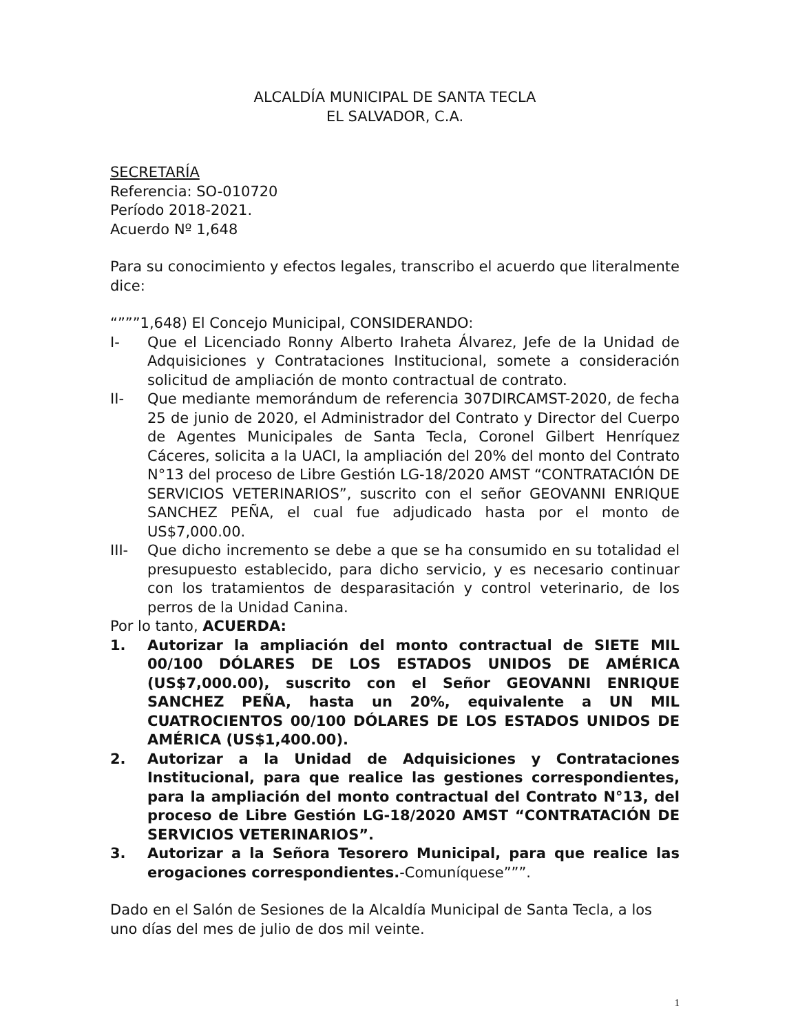ALCALDÍA MUNICIPAL DE SANTA TECLA
EL SALVADOR, C.A.
SECRETARÍA
Referencia: SO-010720
Período 2018-2021.
Acuerdo Nº 1,648
Para su conocimiento y efectos legales, transcribo el acuerdo que literalmente dice:
“”””1,648) El Concejo Municipal, CONSIDERANDO:
I- Que el Licenciado Ronny Alberto Iraheta Álvarez, Jefe de la Unidad de Adquisiciones y Contrataciones Institucional, somete a consideración solicitud de ampliación de monto contractual de contrato.
II- Que mediante memorándum de referencia 307DIRCAMST-2020, de fecha 25 de junio de 2020, el Administrador del Contrato y Director del Cuerpo de Agentes Municipales de Santa Tecla, Coronel Gilbert Henríquez Cáceres, solicita a la UACI, la ampliación del 20% del monto del Contrato N°13 del proceso de Libre Gestión LG-18/2020 AMST “CONTRATACIÓN DE SERVICIOS VETERINARIOS”, suscrito con el señor GEOVANNI ENRIQUE SANCHEZ PEÑA, el cual fue adjudicado hasta por el monto de US$7,000.00.
III- Que dicho incremento se debe a que se ha consumido en su totalidad el presupuesto establecido, para dicho servicio, y es necesario continuar con los tratamientos de desparasitación y control veterinario, de los perros de la Unidad Canina.
Por lo tanto, ACUERDA:
1. Autorizar la ampliación del monto contractual de SIETE MIL 00/100 DÓLARES DE LOS ESTADOS UNIDOS DE AMÉRICA (US$7,000.00), suscrito con el Señor GEOVANNI ENRIQUE SANCHEZ PEÑA, hasta un 20%, equivalente a UN MIL CUATROCIENTOS 00/100 DÓLARES DE LOS ESTADOS UNIDOS DE AMÉRICA (US$1,400.00).
2. Autorizar a la Unidad de Adquisiciones y Contrataciones Institucional, para que realice las gestiones correspondientes, para la ampliación del monto contractual del Contrato N°13, del proceso de Libre Gestión LG-18/2020 AMST “CONTRATACIÓN DE SERVICIOS VETERINARIOS”.
3. Autorizar a la Señora Tesorero Municipal, para que realice las erogaciones correspondientes.-Comuníquese”””.
Dado en el Salón de Sesiones de la Alcaldía Municipal de Santa Tecla, a los uno días del mes de julio de dos mil veinte.
1